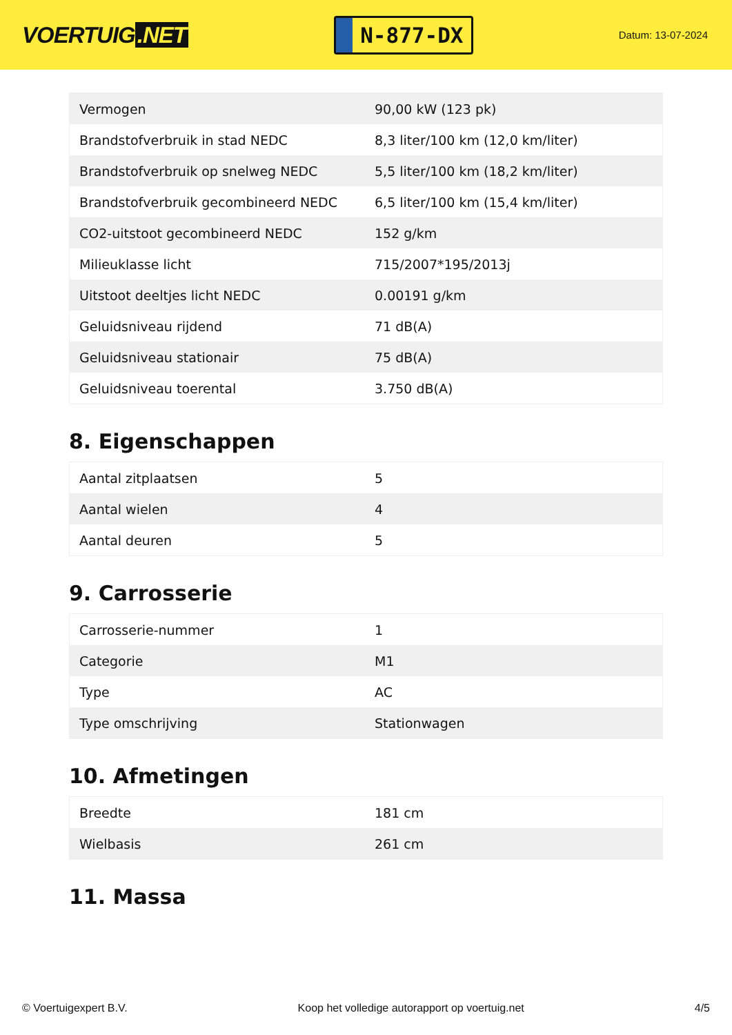VOERTUIG.NET
N-877-DX
Datum: 13-07-2024
| Vermogen | 90,00 kW (123 pk) |
| Brandstofverbruik in stad NEDC | 8,3 liter/100 km (12,0 km/liter) |
| Brandstofverbruik op snelweg NEDC | 5,5 liter/100 km (18,2 km/liter) |
| Brandstofverbruik gecombineerd NEDC | 6,5 liter/100 km (15,4 km/liter) |
| CO2-uitstoot gecombineerd NEDC | 152 g/km |
| Milieuklasse licht | 715/2007*195/2013j |
| Uitstoot deeltjes licht NEDC | 0.00191 g/km |
| Geluidsniveau rijdend | 71 dB(A) |
| Geluidsniveau stationair | 75 dB(A) |
| Geluidsniveau toerental | 3.750 dB(A) |
8. Eigenschappen
| Aantal zitplaatsen | 5 |
| Aantal wielen | 4 |
| Aantal deuren | 5 |
9. Carrosserie
| Carrosserie-nummer | 1 |
| Categorie | M1 |
| Type | AC |
| Type omschrijving | Stationwagen |
10. Afmetingen
| Breedte | 181 cm |
| Wielbasis | 261 cm |
11. Massa
© Voertuigexpert B.V. Koop het volledige autorapport op voertuig.net 4/5